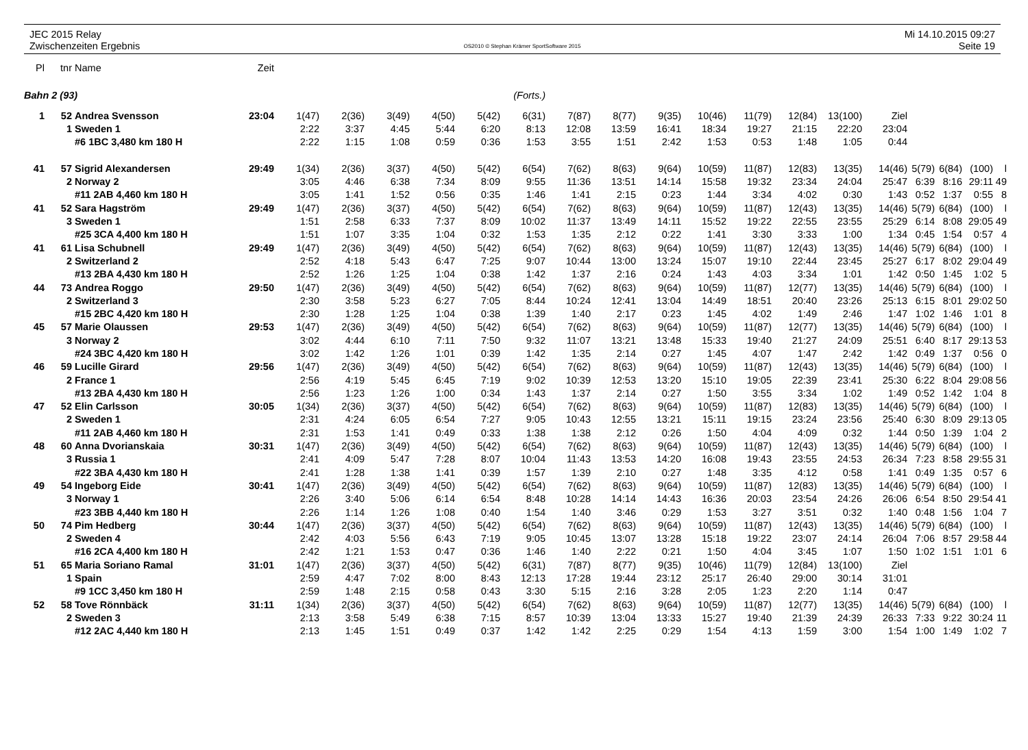JEC 2015 Relay
Zwischenzeiten Ergebnis
OS2010 © Stephan Krämer SportSoftware 2015
Mi 14.10.2015 09:27
Seite 19
| Pl | tnr | Name | Zeit | | | | | | | | | | | | | | | | | | |
| --- | --- | --- | --- | --- | --- | --- | --- | --- | --- | --- | --- | --- | --- | --- | --- | --- | --- | --- | --- | --- | --- |
| Bahn 2 (93) | | | | (Forts.) | | | | | | | | | | | | | | | | | |
| 1 | 52 | Andrea Svensson | 23:04 | 1(47) | 2(36) | 3(49) | 4(50) | 5(42) | 6(31) | 7(87) | 8(77) | 9(35) | 10(46) | 11(79) | 12(84) | 13(100) | Ziel | | | | |
| | 1 | Sweden 1 | | 2:22 | 3:37 | 4:45 | 5:44 | 6:20 | 8:13 | 12:08 | 13:59 | 16:41 | 18:34 | 19:27 | 21:15 | 22:20 | 23:04 | | | | |
| | | #6 1BC 3,480 km 180 H | | 2:22 | 1:15 | 1:08 | 0:59 | 0:36 | 1:53 | 3:55 | 1:51 | 2:42 | 1:53 | 0:53 | 1:48 | 1:05 | 0:44 | | | | |
| 41 | 57 | Sigrid Alexandersen | 29:49 | 1(34) | 2(36) | 3(37) | 4(50) | 5(42) | 6(54) | 7(62) | 8(63) | 9(64) | 10(59) | 11(87) | 12(83) | 13(35) | 14(46) | 5(79) | 6(84) | (100) | l |
| | 2 | Norway 2 | | 3:05 | 4:46 | 6:38 | 7:34 | 8:09 | 9:55 | 11:36 | 13:51 | 14:14 | 15:58 | 19:32 | 23:34 | 24:04 | 25:47 | 6:39 | 8:16 | 29:11 | 49 |
| | | #11 2AB 4,460 km 180 H | | 3:05 | 1:41 | 1:52 | 0:56 | 0:35 | 1:46 | 1:41 | 2:15 | 0:23 | 1:44 | 3:34 | 4:02 | 0:30 | 1:43 | 0:52 | 1:37 | 0:55 | 8 |
| 41 | 52 | Sara Hagström | 29:49 | 1(47) | 2(36) | 3(37) | 4(50) | 5(42) | 6(54) | 7(62) | 8(63) | 9(64) | 10(59) | 11(87) | 12(43) | 13(35) | 14(46) | 5(79) | 6(84) | (100) | l |
| | 3 | Sweden 1 | | 1:51 | 2:58 | 6:33 | 7:37 | 8:09 | 10:02 | 11:37 | 13:49 | 14:11 | 15:52 | 19:22 | 22:55 | 23:55 | 25:29 | 6:14 | 8:08 | 29:05 | 49 |
| | | #25 3CA 4,400 km 180 H | | 1:51 | 1:07 | 3:35 | 1:04 | 0:32 | 1:53 | 1:35 | 2:12 | 0:22 | 1:41 | 3:30 | 3:33 | 1:00 | 1:34 | 0:45 | 1:54 | 0:57 | 4 |
| 41 | 61 | Lisa Schubnell | 29:49 | 1(47) | 2(36) | 3(49) | 4(50) | 5(42) | 6(54) | 7(62) | 8(63) | 9(64) | 10(59) | 11(87) | 12(43) | 13(35) | 14(46) | 5(79) | 6(84) | (100) | l |
| | 2 | Switzerland 2 | | 2:52 | 4:18 | 5:43 | 6:47 | 7:25 | 9:07 | 10:44 | 13:00 | 13:24 | 15:07 | 19:10 | 22:44 | 23:45 | 25:27 | 6:17 | 8:02 | 29:04 | 49 |
| | | #13 2BA 4,430 km 180 H | | 2:52 | 1:26 | 1:25 | 1:04 | 0:38 | 1:42 | 1:37 | 2:16 | 0:24 | 1:43 | 4:03 | 3:34 | 1:01 | 1:42 | 0:50 | 1:45 | 1:02 | 5 |
| 44 | 73 | Andrea Roggo | 29:50 | 1(47) | 2(36) | 3(49) | 4(50) | 5(42) | 6(54) | 7(62) | 8(63) | 9(64) | 10(59) | 11(87) | 12(77) | 13(35) | 14(46) | 5(79) | 6(84) | (100) | l |
| | 2 | Switzerland 3 | | 2:30 | 3:58 | 5:23 | 6:27 | 7:05 | 8:44 | 10:24 | 12:41 | 13:04 | 14:49 | 18:51 | 20:40 | 23:26 | 25:13 | 6:15 | 8:01 | 29:02 | 50 |
| | | #15 2BC 4,420 km 180 H | | 2:30 | 1:28 | 1:25 | 1:04 | 0:38 | 1:39 | 1:40 | 2:17 | 0:23 | 1:45 | 4:02 | 1:49 | 2:46 | 1:47 | 1:02 | 1:46 | 1:01 | 8 |
| 45 | 57 | Marie Olaussen | 29:53 | 1(47) | 2(36) | 3(49) | 4(50) | 5(42) | 6(54) | 7(62) | 8(63) | 9(64) | 10(59) | 11(87) | 12(77) | 13(35) | 14(46) | 5(79) | 6(84) | (100) | l |
| | 3 | Norway 2 | | 3:02 | 4:44 | 6:10 | 7:11 | 7:50 | 9:32 | 11:07 | 13:21 | 13:48 | 15:33 | 19:40 | 21:27 | 24:09 | 25:51 | 6:40 | 8:17 | 29:13 | 53 |
| | | #24 3BC 4,420 km 180 H | | 3:02 | 1:42 | 1:26 | 1:01 | 0:39 | 1:42 | 1:35 | 2:14 | 0:27 | 1:45 | 4:07 | 1:47 | 2:42 | 1:42 | 0:49 | 1:37 | 0:56 | 0 |
| 46 | 59 | Lucille Girard | 29:56 | 1(47) | 2(36) | 3(49) | 4(50) | 5(42) | 6(54) | 7(62) | 8(63) | 9(64) | 10(59) | 11(87) | 12(43) | 13(35) | 14(46) | 5(79) | 6(84) | (100) | l |
| | 2 | France 1 | | 2:56 | 4:19 | 5:45 | 6:45 | 7:19 | 9:02 | 10:39 | 12:53 | 13:20 | 15:10 | 19:05 | 22:39 | 23:41 | 25:30 | 6:22 | 8:04 | 29:08 | 56 |
| | | #13 2BA 4,430 km 180 H | | 2:56 | 1:23 | 1:26 | 1:00 | 0:34 | 1:43 | 1:37 | 2:14 | 0:27 | 1:50 | 3:55 | 3:34 | 1:02 | 1:49 | 0:52 | 1:42 | 1:04 | 8 |
| 47 | 52 | Elin Carlsson | 30:05 | 1(34) | 2(36) | 3(37) | 4(50) | 5(42) | 6(54) | 7(62) | 8(63) | 9(64) | 10(59) | 11(87) | 12(83) | 13(35) | 14(46) | 5(79) | 6(84) | (100) | l |
| | 2 | Sweden 1 | | 2:31 | 4:24 | 6:05 | 6:54 | 7:27 | 9:05 | 10:43 | 12:55 | 13:21 | 15:11 | 19:15 | 23:24 | 23:56 | 25:40 | 6:30 | 8:09 | 29:13 | 05 |
| | | #11 2AB 4,460 km 180 H | | 2:31 | 1:53 | 1:41 | 0:49 | 0:33 | 1:38 | 1:38 | 2:12 | 0:26 | 1:50 | 4:04 | 4:09 | 0:32 | 1:44 | 0:50 | 1:39 | 1:04 | 2 |
| 48 | 60 | Anna Dvorianskaia | 30:31 | 1(47) | 2(36) | 3(49) | 4(50) | 5(42) | 6(54) | 7(62) | 8(63) | 9(64) | 10(59) | 11(87) | 12(43) | 13(35) | 14(46) | 5(79) | 6(84) | (100) | l |
| | 3 | Russia 1 | | 2:41 | 4:09 | 5:47 | 7:28 | 8:07 | 10:04 | 11:43 | 13:53 | 14:20 | 16:08 | 19:43 | 23:55 | 24:53 | 26:34 | 7:23 | 8:58 | 29:55 | 31 |
| | | #22 3BA 4,430 km 180 H | | 2:41 | 1:28 | 1:38 | 1:41 | 0:39 | 1:57 | 1:39 | 2:10 | 0:27 | 1:48 | 3:35 | 4:12 | 0:58 | 1:41 | 0:49 | 1:35 | 0:57 | 6 |
| 49 | 54 | Ingeborg Eide | 30:41 | 1(47) | 2(36) | 3(49) | 4(50) | 5(42) | 6(54) | 7(62) | 8(63) | 9(64) | 10(59) | 11(87) | 12(83) | 13(35) | 14(46) | 5(79) | 6(84) | (100) | l |
| | 3 | Norway 1 | | 2:26 | 3:40 | 5:06 | 6:14 | 6:54 | 8:48 | 10:28 | 14:14 | 14:43 | 16:36 | 20:03 | 23:54 | 24:26 | 26:06 | 6:54 | 8:50 | 29:54 | 41 |
| | | #23 3BB 4,440 km 180 H | | 2:26 | 1:14 | 1:26 | 1:08 | 0:40 | 1:54 | 1:40 | 3:46 | 0:29 | 1:53 | 3:27 | 3:51 | 0:32 | 1:40 | 0:48 | 1:56 | 1:04 | 7 |
| 50 | 74 | Pim Hedberg | 30:44 | 1(47) | 2(36) | 3(37) | 4(50) | 5(42) | 6(54) | 7(62) | 8(63) | 9(64) | 10(59) | 11(87) | 12(43) | 13(35) | 14(46) | 5(79) | 6(84) | (100) | l |
| | 2 | Sweden 4 | | 2:42 | 4:03 | 5:56 | 6:43 | 7:19 | 9:05 | 10:45 | 13:07 | 13:28 | 15:18 | 19:22 | 23:07 | 24:14 | 26:04 | 7:06 | 8:57 | 29:58 | 44 |
| | | #16 2CA 4,400 km 180 H | | 2:42 | 1:21 | 1:53 | 0:47 | 0:36 | 1:46 | 1:40 | 2:22 | 0:21 | 1:50 | 4:04 | 3:45 | 1:07 | 1:50 | 1:02 | 1:51 | 1:01 | 6 |
| 51 | 65 | Maria Soriano Ramal | 31:01 | 1(47) | 2(36) | 3(37) | 4(50) | 5(42) | 6(31) | 7(87) | 8(77) | 9(35) | 10(46) | 11(79) | 12(84) | 13(100) | Ziel | | | | |
| | 1 | Spain | | 2:59 | 4:47 | 7:02 | 8:00 | 8:43 | 12:13 | 17:28 | 19:44 | 23:12 | 25:17 | 26:40 | 29:00 | 30:14 | 31:01 | | | | |
| | | #9 1CC 3,450 km 180 H | | 2:59 | 1:48 | 2:15 | 0:58 | 0:43 | 3:30 | 5:15 | 2:16 | 3:28 | 2:05 | 1:23 | 2:20 | 1:14 | 0:47 | | | | |
| 52 | 58 | Tove Rönnbäck | 31:11 | 1(34) | 2(36) | 3(37) | 4(50) | 5(42) | 6(54) | 7(62) | 8(63) | 9(64) | 10(59) | 11(87) | 12(77) | 13(35) | 14(46) | 5(79) | 6(84) | (100) | l |
| | 2 | Sweden 3 | | 2:13 | 3:58 | 5:49 | 6:38 | 7:15 | 8:57 | 10:39 | 13:04 | 13:33 | 15:27 | 19:40 | 21:39 | 24:39 | 26:33 | 7:33 | 9:22 | 30:24 | 11 |
| | | #12 2AC 4,440 km 180 H | | 2:13 | 1:45 | 1:51 | 0:49 | 0:37 | 1:42 | 1:42 | 2:25 | 0:29 | 1:54 | 4:13 | 1:59 | 3:00 | 1:54 | 1:00 | 1:49 | 1:02 | 7 |